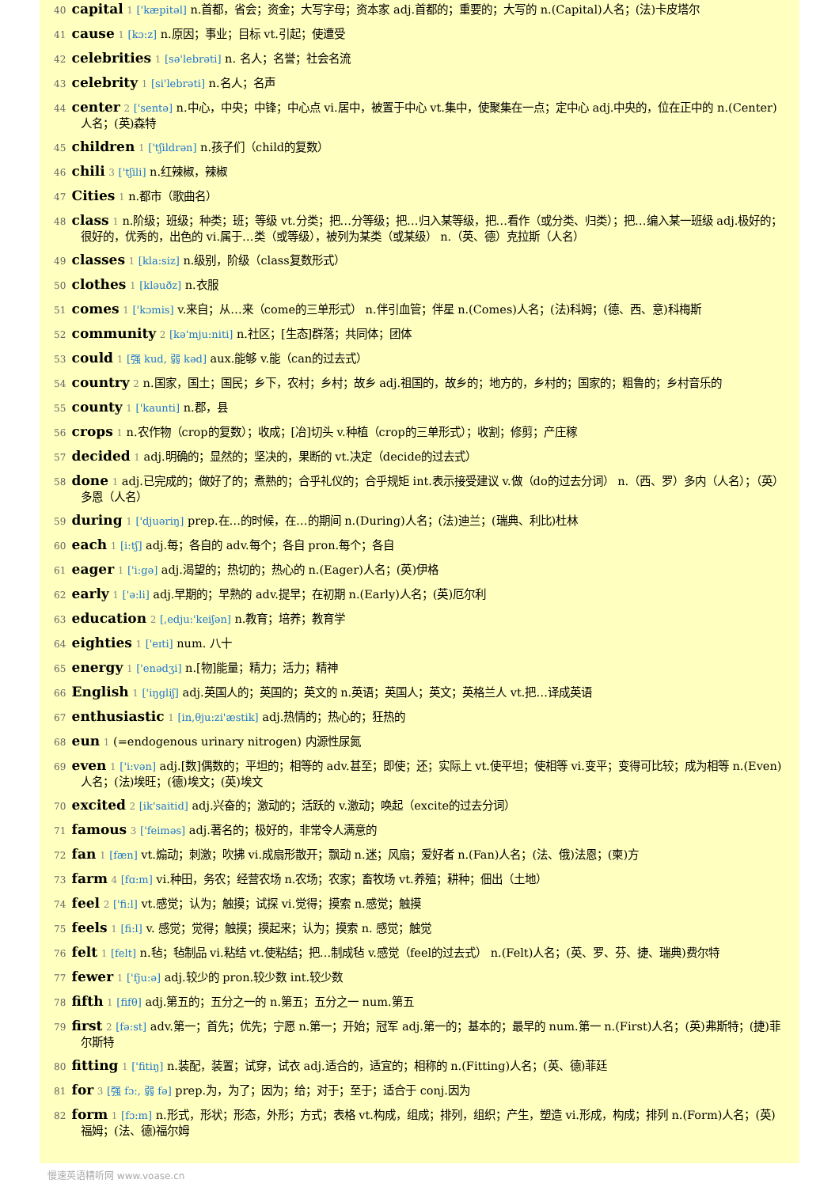40 capital 1 ['kæpitəl] n.首都，省会；资金；大写字母；资本家 adj.首都的；重要的；大写的 n.(Capital)人名；(法)卡皮塔尔
41 cause 1 [kɔ:z] n.原因；事业；目标 vt.引起；使遭受
42 celebrities 1 [sə'lebrəti] n. 名人；名誉；社会名流
43 celebrity 1 [si'lebrəti] n.名人；名声
44 center 2 ['sentə] n.中心，中央；中锋；中心点 vi.居中，被置于中心 vt.集中，使聚集在一点；定中心 adj.中央的，位在正中的 n.(Center)人名；(英)森特
45 children 1 ['tʃildrən] n.孩子们（child的复数）
46 chili 3 ['tʃili] n.红辣椒，辣椒
47 Cities 1 n.都市（歌曲名）
48 class 1 n.阶级；班级；种类；班；等级 vt.分类；把…分等级；把…归入某等级，把…看作（或分类、归类）；把…编入某一班级 adj.极好的；很好的，优秀的，出色的 vi.属于…类（或等级），被列为某类（或某级） n.（英、德）克拉斯（人名）
49 classes 1 [kla:siz] n.级别，阶级（class复数形式）
50 clothes 1 [kləuðz] n.衣服
51 comes 1 ['kɔmis] v.来自；从…来（come的三单形式） n.伴引血管；伴星 n.(Comes)人名；(法)科姆；(德、西、意)科梅斯
52 community 2 [kə'mju:niti] n.社区；[生态]群落；共同体；团体
53 could 1 [强 kud, 弱 kəd] aux.能够 v.能（can的过去式）
54 country 2 n.国家，国土；国民；乡下，农村；乡村；故乡 adj.祖国的，故乡的；地方的，乡村的；国家的；粗鲁的；乡村音乐的
55 county 1 ['kaunti] n.郡，县
56 crops 1 n.农作物（crop的复数）；收成；[冶]切头 v.种植（crop的三单形式）；收割；修剪；产庄稼
57 decided 1 adj.明确的；显然的；坚决的，果断的 vt.决定（decide的过去式）
58 done 1 adj.已完成的；做好了的；煮熟的；合乎礼仪的；合乎规矩 int.表示接受建议 v.做（do的过去分词） n.（西、罗）多内（人名）；（英）多恩（人名）
59 during 1 ['djuəriŋ] prep.在…的时候，在…的期间 n.(During)人名；(法)迪兰；(瑞典、利比)杜林
60 each 1 [i:tʃ] adj.每；各自的 adv.每个；各自 pron.每个；各自
61 eager 1 ['i:gə] adj.渴望的；热切的；热心的 n.(Eager)人名；(英)伊格
62 early 1 ['ə:li] adj.早期的；早熟的 adv.提早；在初期 n.(Early)人名；(英)厄尔利
63 education 2 [,edju:'keiʃən] n.教育；培养；教育学
64 eighties 1 ['eɪti] num. 八十
65 energy 1 ['enədʒi] n.[物]能量；精力；活力；精神
66 English 1 ['iŋgliʃ] adj.英国人的；英国的；英文的 n.英语；英国人；英文；英格兰人 vt.把…译成英语
67 enthusiastic 1 [in,θju:zi'æstik] adj.热情的；热心的；狂热的
68 eun 1 (=endogenous urinary nitrogen) 内源性尿氮
69 even 1 ['i:vən] adj.[数]偶数的；平坦的；相等的 adv.甚至；即使；还；实际上 vt.使平坦；使相等 vi.变平；变得可比较；成为相等 n.(Even)人名；(法)埃旺；(德)埃文；(英)埃文
70 excited 2 [ik'saitid] adj.兴奋的；激动的；活跃的 v.激动；唤起（excite的过去分词）
71 famous 3 ['feiməs] adj.著名的；极好的，非常令人满意的
72 fan 1 [fæn] vt.煽动；刺激；吹拂 vi.成扇形散开；飘动 n.迷；风扇；爱好者 n.(Fan)人名；(法、俄)法恩；(柬)方
73 farm 4 [fɑ:m] vi.种田，务农；经营农场 n.农场；农家；畜牧场 vt.养殖；耕种；佃出（土地）
74 feel 2 ['fi:l] vt.感觉；认为；触摸；试探 vi.觉得；摸索 n.感觉；触摸
75 feels 1 [fi:l] v. 感觉；觉得；触摸；摸起来；认为；摸索 n. 感觉；触觉
76 felt 1 [felt] n.毡；毡制品 vi.粘结 vt.使粘结；把…制成毡 v.感觉（feel的过去式） n.(Felt)人名；(英、罗、芬、捷、瑞典)费尔特
77 fewer 1 ['fju:ə] adj.较少的 pron.较少数 int.较少数
78 fifth 1 [fifθ] adj.第五的；五分之一的 n.第五；五分之一 num.第五
79 first 2 [fə:st] adv.第一；首先；优先；宁愿 n.第一；开始；冠军 adj.第一的；基本的；最早的 num.第一 n.(First)人名；(英)弗斯特；(捷)菲尔斯特
80 fitting 1 ['fitiŋ] n.装配，装置；试穿，试衣 adj.适合的，适宜的；相称的 n.(Fitting)人名；(英、德)菲廷
81 for 3 [强 fɔ:, 弱 fə] prep.为，为了；因为；给；对于；至于；适合于 conj.因为
82 form 1 [fɔ:m] n.形式，形状；形态，外形；方式；表格 vt.构成，组成；排列，组织；产生，塑造 vi.形成，构成；排列 n.(Form)人名；(英)福姆；(法、德)福尔姆
慢速英语精听网 www.voase.cn